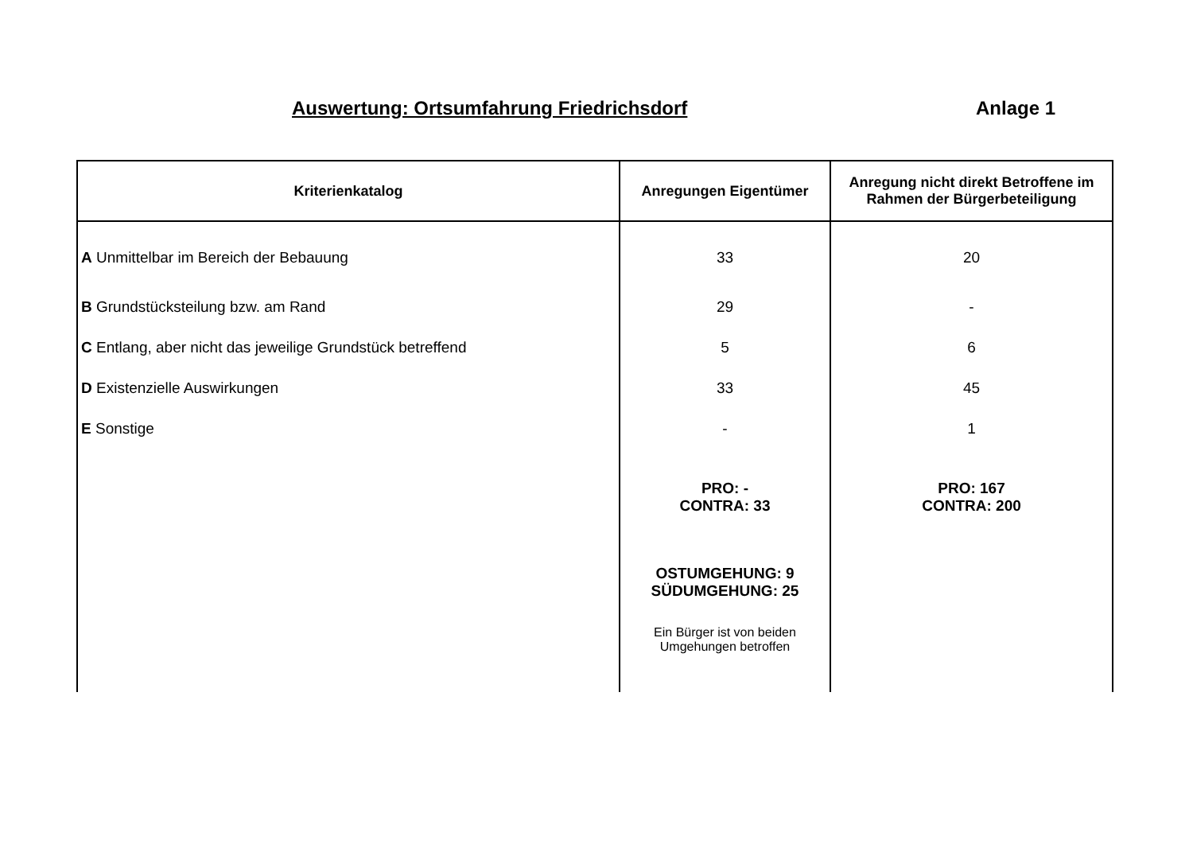Auswertung: Ortsumfahrung Friedrichsdorf Anlage 1
| Kriterienkatalog | Anregungen Eigentümer | Anregung nicht direkt Betroffene im Rahmen der Bürgerbeteiligung |
| --- | --- | --- |
| A Unmittelbar im Bereich der Bebauung | 33 | 20 |
| B Grundstücksteilung bzw. am Rand | 29 | - |
| C Entlang, aber nicht das jeweilige Grundstück betreffend | 5 | 6 |
| D Existenzielle Auswirkungen | 33 | 45 |
| E Sonstige | - | 1 |
| | PRO: - CONTRA: 33 | PRO: 167 CONTRA: 200 |
| | OSTUMGEHUNG: 9 SÜDUMGEHUNG: 25 | |
| | Ein Bürger ist von beiden Umgehungen betroffen | |